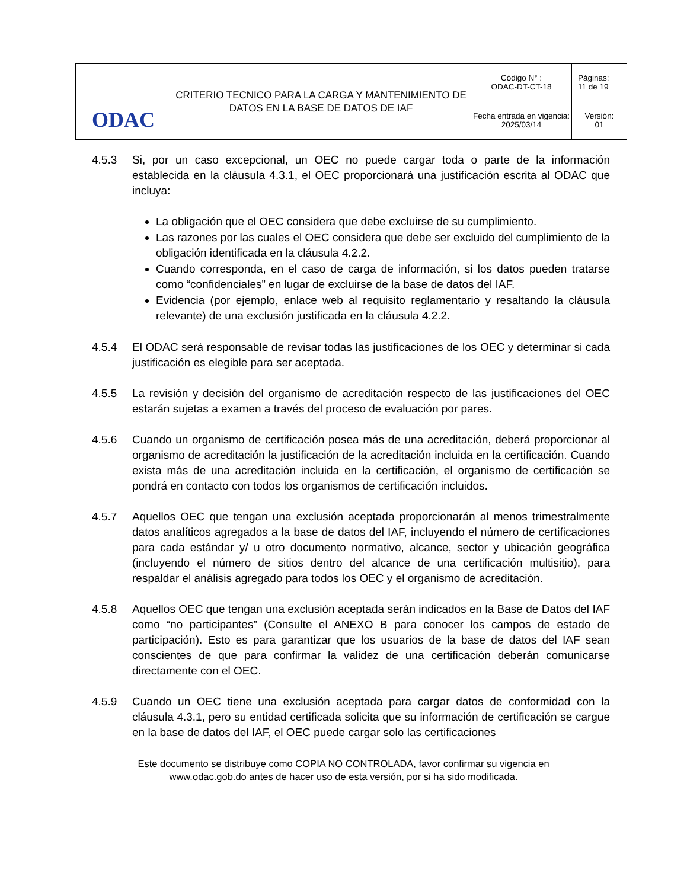| ODAC | CRITERIO TECNICO PARA LA CARGA Y MANTENIMIENTO DE DATOS EN LA BASE DE DATOS DE IAF | Código N° : ODAC-DT-CT-18 | Páginas: 11 de 19 |
| | | Fecha entrada en vigencia: 2025/03/14 | Versión: 01 |
4.5.3 Si, por un caso excepcional, un OEC no puede cargar toda o parte de la información establecida en la cláusula 4.3.1, el OEC proporcionará una justificación escrita al ODAC que incluya:
La obligación que el OEC considera que debe excluirse de su cumplimiento.
Las razones por las cuales el OEC considera que debe ser excluido del cumplimiento de la obligación identificada en la cláusula 4.2.2.
Cuando corresponda, en el caso de carga de información, si los datos pueden tratarse como “confidenciales” en lugar de excluirse de la base de datos del IAF.
Evidencia (por ejemplo, enlace web al requisito reglamentario y resaltando la cláusula relevante) de una exclusión justificada en la cláusula 4.2.2.
4.5.4 El ODAC será responsable de revisar todas las justificaciones de los OEC y determinar si cada justificación es elegible para ser aceptada.
4.5.5 La revisión y decisión del organismo de acreditación respecto de las justificaciones del OEC estarán sujetas a examen a través del proceso de evaluación por pares.
4.5.6 Cuando un organismo de certificación posea más de una acreditación, deberá proporcionar al organismo de acreditación la justificación de la acreditación incluida en la certificación. Cuando exista más de una acreditación incluida en la certificación, el organismo de certificación se pondrá en contacto con todos los organismos de certificación incluidos.
4.5.7 Aquellos OEC que tengan una exclusión aceptada proporcionarán al menos trimestralmente datos analíticos agregados a la base de datos del IAF, incluyendo el número de certificaciones para cada estándar y/ u otro documento normativo, alcance, sector y ubicación geográfica (incluyendo el número de sitios dentro del alcance de una certificación multisitio), para respaldar el análisis agregado para todos los OEC y el organismo de acreditación.
4.5.8 Aquellos OEC que tengan una exclusión aceptada serán indicados en la Base de Datos del IAF como “no participantes” (Consulte el ANEXO B para conocer los campos de estado de participación). Esto es para garantizar que los usuarios de la base de datos del IAF sean conscientes de que para confirmar la validez de una certificación deberán comunicarse directamente con el OEC.
4.5.9 Cuando un OEC tiene una exclusión aceptada para cargar datos de conformidad con la cláusula 4.3.1, pero su entidad certificada solicita que su información de certificación se cargue en la base de datos del IAF, el OEC puede cargar solo las certificaciones
Este documento se distribuye como COPIA NO CONTROLADA, favor confirmar su vigencia en
www.odac.gob.do antes de hacer uso de esta versión, por si ha sido modificada.